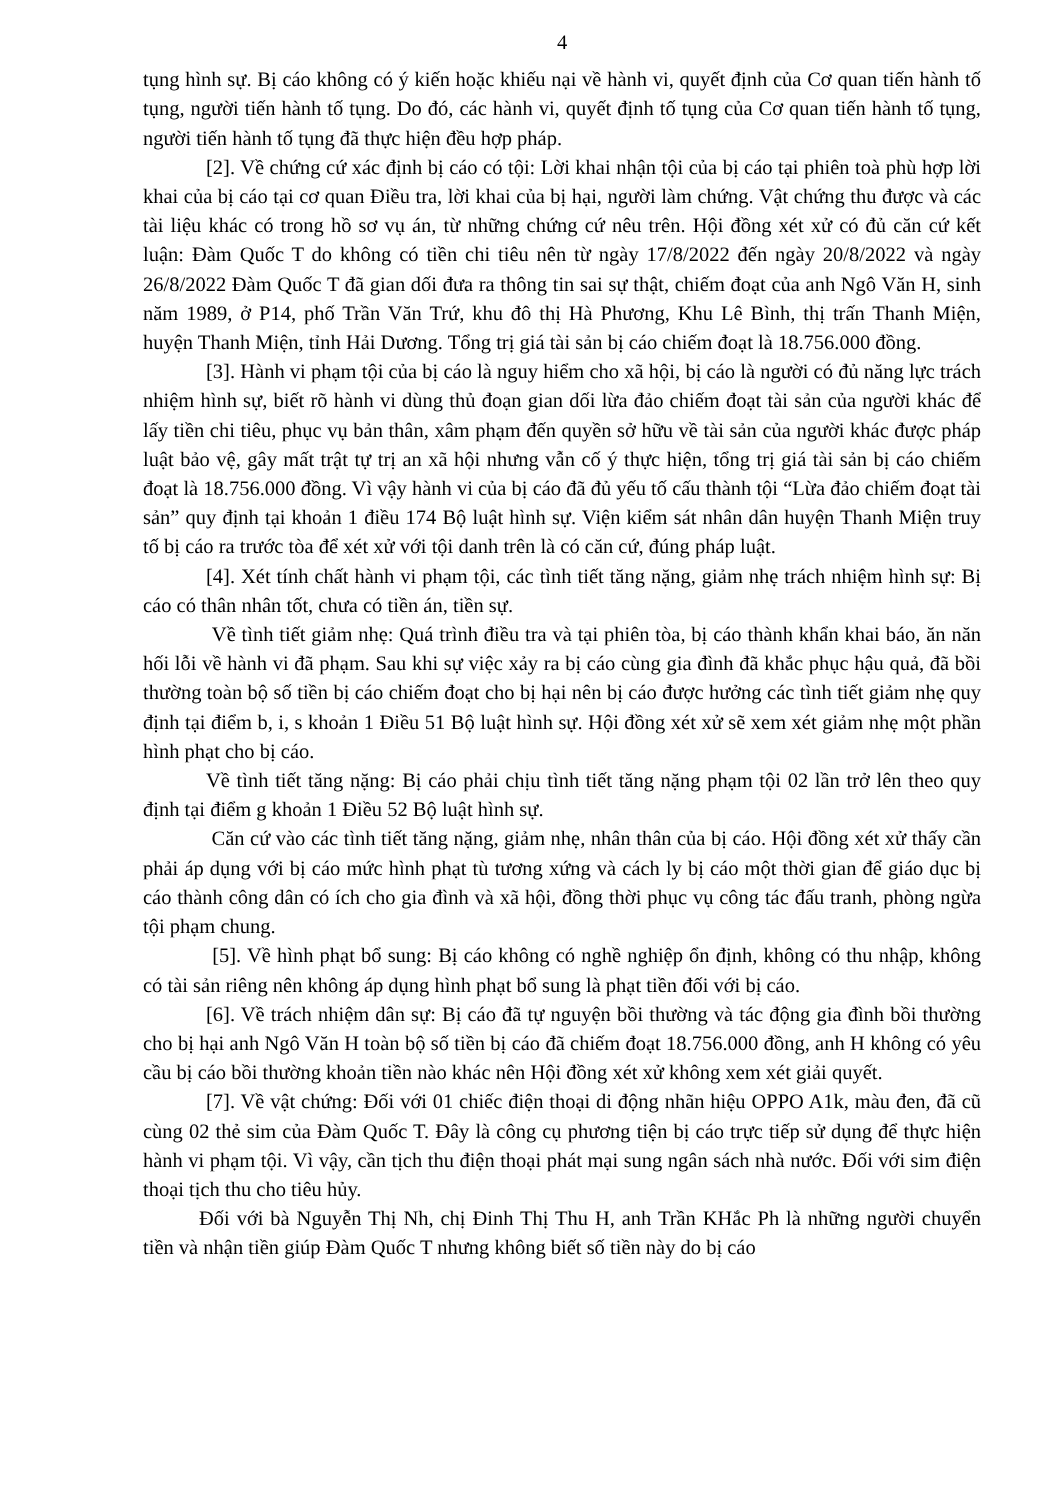4
tụng hình sự. Bị cáo không có ý kiến hoặc khiếu nại về hành vi, quyết định của Cơ quan tiến hành tố tụng, người tiến hành tố tụng. Do đó, các hành vi, quyết định tố tụng của Cơ quan tiến hành tố tụng, người tiến hành tố tụng đã thực hiện đều hợp pháp.
[2]. Về chứng cứ xác định bị cáo có tội: Lời khai nhận tội của bị cáo tại phiên toà phù hợp lời khai của bị cáo tại cơ quan Điều tra, lời khai của bị hại, người làm chứng. Vật chứng thu được và các tài liệu khác có trong hồ sơ vụ án, từ những chứng cứ nêu trên. Hội đồng xét xử có đủ căn cứ kết luận: Đàm Quốc T do không có tiền chi tiêu nên từ ngày 17/8/2022 đến ngày 20/8/2022 và ngày 26/8/2022 Đàm Quốc T đã gian dối đưa ra thông tin sai sự thật, chiếm đoạt của anh Ngô Văn H, sinh năm 1989, ở P14, phố Trần Văn Trứ, khu đô thị Hà Phương, Khu Lê Bình, thị trấn Thanh Miện, huyện Thanh Miện, tỉnh Hải Dương. Tổng trị giá tài sản bị cáo chiếm đoạt là 18.756.000 đồng.
[3]. Hành vi phạm tội của bị cáo là nguy hiểm cho xã hội, bị cáo là người có đủ năng lực trách nhiệm hình sự, biết rõ hành vi dùng thủ đoạn gian dối lừa đảo chiếm đoạt tài sản của người khác để lấy tiền chi tiêu, phục vụ bản thân, xâm phạm đến quyền sở hữu về tài sản của người khác được pháp luật bảo vệ, gây mất trật tự trị an xã hội nhưng vẫn cố ý thực hiện, tổng trị giá tài sản bị cáo chiếm đoạt là 18.756.000 đồng. Vì vậy hành vi của bị cáo đã đủ yếu tố cấu thành tội “Lừa đảo chiếm đoạt tài sản” quy định tại khoản 1 điều 174 Bộ luật hình sự. Viện kiểm sát nhân dân huyện Thanh Miện truy tố bị cáo ra trước tòa để xét xử với tội danh trên là có căn cứ, đúng pháp luật.
[4]. Xét tính chất hành vi phạm tội, các tình tiết tăng nặng, giảm nhẹ trách nhiệm hình sự: Bị cáo có thân nhân tốt, chưa có tiền án, tiền sự.
Về tình tiết giảm nhẹ: Quá trình điều tra và tại phiên tòa, bị cáo thành khẩn khai báo, ăn năn hối lỗi về hành vi đã phạm. Sau khi sự việc xảy ra bị cáo cùng gia đình đã khắc phục hậu quả, đã bồi thường toàn bộ số tiền bị cáo chiếm đoạt cho bị hại nên bị cáo được hưởng các tình tiết giảm nhẹ quy định tại điểm b, i, s khoản 1 Điều 51 Bộ luật hình sự. Hội đồng xét xử sẽ xem xét giảm nhẹ một phần hình phạt cho bị cáo.
Về tình tiết tăng nặng: Bị cáo phải chịu tình tiết tăng nặng phạm tội 02 lần trở lên theo quy định tại điểm g khoản 1 Điều 52 Bộ luật hình sự.
Căn cứ vào các tình tiết tăng nặng, giảm nhẹ, nhân thân của bị cáo. Hội đồng xét xử thấy cần phải áp dụng với bị cáo mức hình phạt tù tương xứng và cách ly bị cáo một thời gian để giáo dục bị cáo thành công dân có ích cho gia đình và xã hội, đồng thời phục vụ công tác đấu tranh, phòng ngừa tội phạm chung.
[5]. Về hình phạt bổ sung: Bị cáo không có nghề nghiệp ổn định, không có thu nhập, không có tài sản riêng nên không áp dụng hình phạt bổ sung là phạt tiền đối với bị cáo.
[6]. Về trách nhiệm dân sự: Bị cáo đã tự nguyện bồi thường và tác động gia đình bồi thường cho bị hại anh Ngô Văn H toàn bộ số tiền bị cáo đã chiếm đoạt 18.756.000 đồng, anh H không có yêu cầu bị cáo bồi thường khoản tiền nào khác nên Hội đồng xét xử không xem xét giải quyết.
[7]. Về vật chứng: Đối với 01 chiếc điện thoại di động nhãn hiệu OPPO A1k, màu đen, đã cũ cùng 02 thẻ sim của Đàm Quốc T. Đây là công cụ phương tiện bị cáo trực tiếp sử dụng để thực hiện hành vi phạm tội. Vì vậy, cần tịch thu điện thoại phát mại sung ngân sách nhà nước. Đối với sim điện thoại tịch thu cho tiêu hủy.
Đối với bà Nguyễn Thị Nh, chị Đinh Thị Thu H, anh Trần KHắc Ph là những người chuyển tiền và nhận tiền giúp Đàm Quốc T nhưng không biết số tiền này do bị cáo